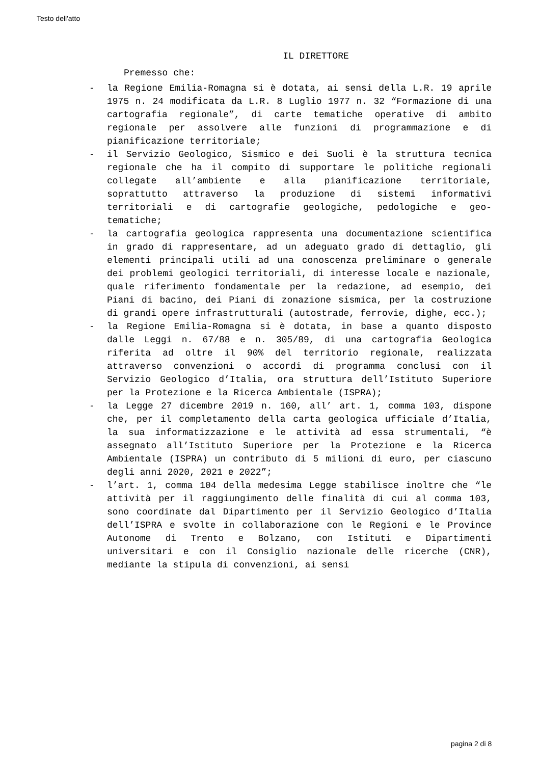Testo dell'atto
IL DIRETTORE
Premesso che:
- la Regione Emilia-Romagna si è dotata, ai sensi della L.R. 19 aprile 1975 n. 24 modificata da L.R. 8 Luglio 1977 n. 32 “Formazione di una cartografia regionale”, di carte tematiche operative di ambito regionale per assolvere alle funzioni di programmazione e di pianificazione territoriale;
- il Servizio Geologico, Sismico e dei Suoli è la struttura tecnica regionale che ha il compito di supportare le politiche regionali collegate all’ambiente e alla pianificazione territoriale, soprattutto attraverso la produzione di sistemi informativi territoriali e di cartografie geologiche, pedologiche e geo-tematiche;
- la cartografia geologica rappresenta una documentazione scientifica in grado di rappresentare, ad un adeguato grado di dettaglio, gli elementi principali utili ad una conoscenza preliminare o generale dei problemi geologici territoriali, di interesse locale e nazionale, quale riferimento fondamentale per la redazione, ad esempio, dei Piani di bacino, dei Piani di zonazione sismica, per la costruzione di grandi opere infrastrutturali (autostrade, ferrovie, dighe, ecc.);
- la Regione Emilia-Romagna si è dotata, in base a quanto disposto dalle Leggi n. 67/88 e n. 305/89, di una cartografia Geologica riferita ad oltre il 90% del territorio regionale, realizzata attraverso convenzioni o accordi di programma conclusi con il Servizio Geologico d’Italia, ora struttura dell’Istituto Superiore per la Protezione e la Ricerca Ambientale (ISPRA);
- la Legge 27 dicembre 2019 n. 160, all’ art. 1, comma 103, dispone che, per il completamento della carta geologica ufficiale d’Italia, la sua informatizzazione e le attività ad essa strumentali, “è assegnato all’Istituto Superiore per la Protezione e la Ricerca Ambientale (ISPRA) un contributo di 5 milioni di euro, per ciascuno degli anni 2020, 2021 e 2022”;
- l’art. 1, comma 104 della medesima Legge stabilisce inoltre che “le attività per il raggiungimento delle finalità di cui al comma 103, sono coordinate dal Dipartimento per il Servizio Geologico d’Italia dell’ISPRA e svolte in collaborazione con le Regioni e le Province Autonome di Trento e Bolzano, con Istituti e Dipartimenti universitari e con il Consiglio nazionale delle ricerche (CNR), mediante la stipula di convenzioni, ai sensi
pagina 2 di 8